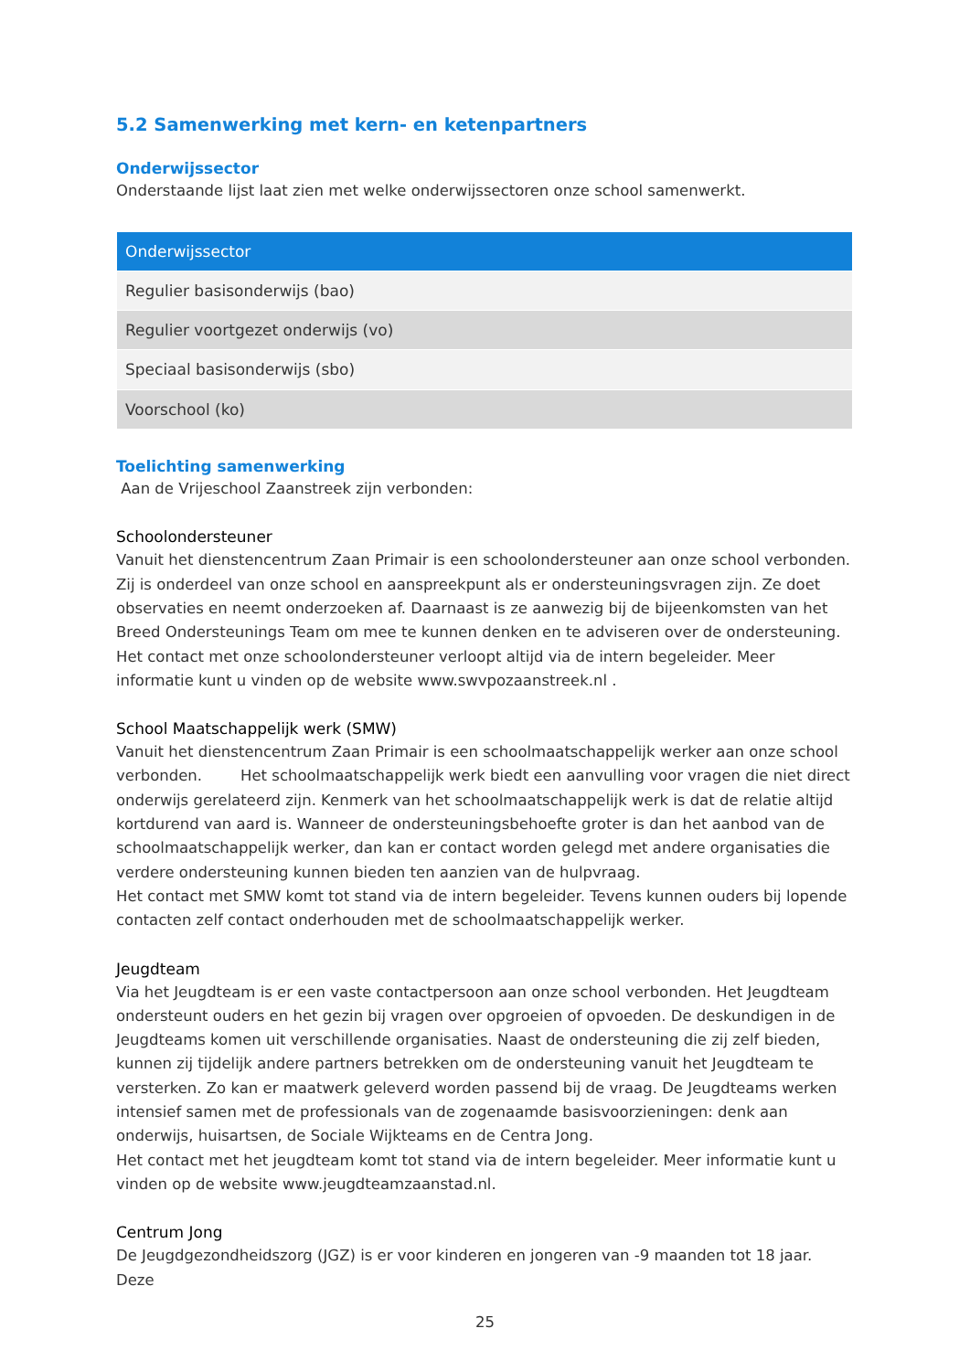5.2 Samenwerking met kern- en ketenpartners
Onderwijssector
Onderstaande lijst laat zien met welke onderwijssectoren onze school samenwerkt.
| Onderwijssector |
| --- |
| Regulier basisonderwijs (bao) |
| Regulier voortgezet onderwijs (vo) |
| Speciaal basisonderwijs (sbo) |
| Voorschool (ko) |
Toelichting samenwerking
Aan de Vrijeschool Zaanstreek zijn verbonden:
Schoolondersteuner
Vanuit het dienstencentrum Zaan Primair is een schoolondersteuner aan onze school verbonden. Zij is onderdeel van onze school en aanspreekpunt als er ondersteuningsvragen zijn. Ze doet observaties en neemt onderzoeken af. Daarnaast is ze aanwezig bij de bijeenkomsten van het Breed Ondersteunings Team om mee te kunnen denken en te adviseren over de ondersteuning.
Het contact met onze schoolondersteuner verloopt altijd via de intern begeleider. Meer informatie kunt u vinden op de website www.swvpozaanstreek.nl .
School Maatschappelijk werk (SMW)
Vanuit het dienstencentrum Zaan Primair is een schoolmaatschappelijk werker aan onze school verbonden. Het schoolmaatschappelijk werk biedt een aanvulling voor vragen die niet direct onderwijs gerelateerd zijn. Kenmerk van het schoolmaatschappelijk werk is dat de relatie altijd kortdurend van aard is. Wanneer de ondersteuningsbehoefte groter is dan het aanbod van de schoolmaatschappelijk werker, dan kan er contact worden gelegd met andere organisaties die verdere ondersteuning kunnen bieden ten aanzien van de hulpvraag.
Het contact met SMW komt tot stand via de intern begeleider. Tevens kunnen ouders bij lopende contacten zelf contact onderhouden met de schoolmaatschappelijk werker.
Jeugdteam
Via het Jeugdteam is er een vaste contactpersoon aan onze school verbonden. Het Jeugdteam ondersteunt ouders en het gezin bij vragen over opgroeien of opvoeden. De deskundigen in de Jeugdteams komen uit verschillende organisaties. Naast de ondersteuning die zij zelf bieden, kunnen zij tijdelijk andere partners betrekken om de ondersteuning vanuit het Jeugdteam te versterken. Zo kan er maatwerk geleverd worden passend bij de vraag. De Jeugdteams werken intensief samen met de professionals van de zogenaamde basisvoorzieningen: denk aan onderwijs, huisartsen, de Sociale Wijkteams en de Centra Jong.
Het contact met het jeugdteam komt tot stand via de intern begeleider. Meer informatie kunt u vinden op de website www.jeugdteamzaanstad.nl.
Centrum Jong
De Jeugdgezondheidszorg (JGZ) is er voor kinderen en jongeren van -9 maanden tot 18 jaar. Deze
25